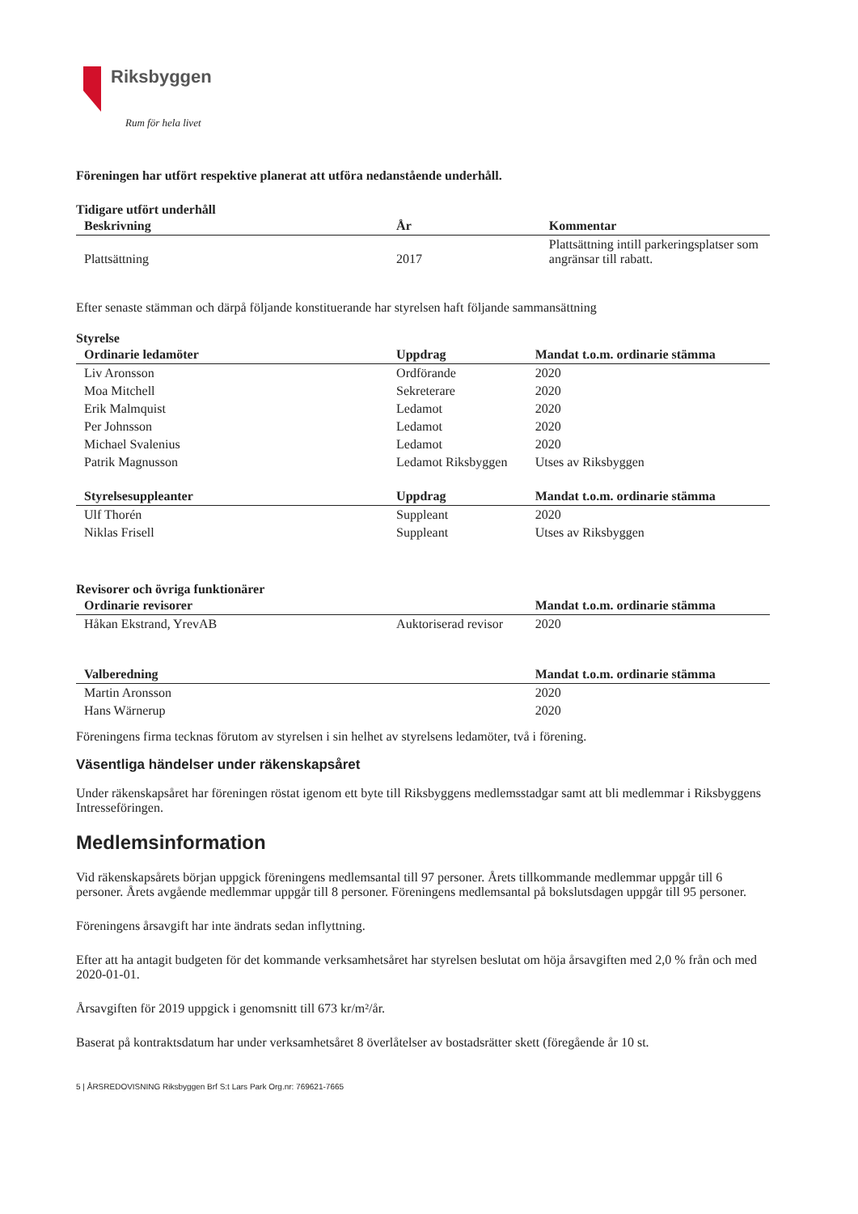Riksbyggen
Rum för hela livet
Föreningen har utfört respektive planerat att utföra nedanstående underhåll.
Tidigare utfört underhåll
| Beskrivning | År | Kommentar |
| --- | --- | --- |
| Plattsättning | 2017 | Plattsättning intill parkeringsplatser som angränsar till rabatt. |
Efter senaste stämman och därpå följande konstituerande har styrelsen haft följande sammansättning
Styrelse
| Ordinarie ledamöter | Uppdrag | Mandat t.o.m. ordinarie stämma |
| --- | --- | --- |
| Liv Aronsson | Ordförande | 2020 |
| Moa Mitchell | Sekreterare | 2020 |
| Erik Malmquist | Ledamot | 2020 |
| Per Johnsson | Ledamot | 2020 |
| Michael Svalenius | Ledamot | 2020 |
| Patrik Magnusson | Ledamot Riksbyggen | Utses av Riksbyggen |
| Styrelsesuppleanter | Uppdrag | Mandat t.o.m. ordinarie stämma |
| --- | --- | --- |
| Ulf Thorén | Suppleant | 2020 |
| Niklas Frisell | Suppleant | Utses av Riksbyggen |
Revisorer och övriga funktionärer
| Ordinarie revisorer | | Mandat t.o.m. ordinarie stämma |
| --- | --- | --- |
| Håkan Ekstrand, YrevAB | Auktoriserad revisor | 2020 |
| Valberedning | Mandat t.o.m. ordinarie stämma |
| --- | --- |
| Martin Aronsson | 2020 |
| Hans Wärnerup | 2020 |
Föreningens firma tecknas förutom av styrelsen i sin helhet av styrelsens ledamöter, två i förening.
Väsentliga händelser under räkenskapsåret
Under räkenskapsåret har föreningen röstat igenom ett byte till Riksbyggens medlemsstadgar samt att bli medlemmar i Riksbyggens Intresseföringen.
Medlemsinformation
Vid räkenskapsårets början uppgick föreningens medlemsantal till 97 personer. Årets tillkommande medlemmar uppgår till 6 personer. Årets avgående medlemmar uppgår till 8 personer. Föreningens medlemsantal på bokslutsdagen uppgår till 95 personer.
Föreningens årsavgift har inte ändrats sedan inflyttning.
Efter att ha antagit budgeten för det kommande verksamhetsåret har styrelsen beslutat om höja årsavgiften med 2,0 % från och med 2020-01-01.
Årsavgiften för 2019 uppgick i genomsnitt till 673 kr/m²/år.
Baserat på kontraktsdatum har under verksamhetsåret 8 överlåtelser av bostadsrätter skett (föregående år 10 st.
5 | ÅRSREDOVISNING Riksbyggen Brf S:t Lars Park Org.nr: 769621-7665